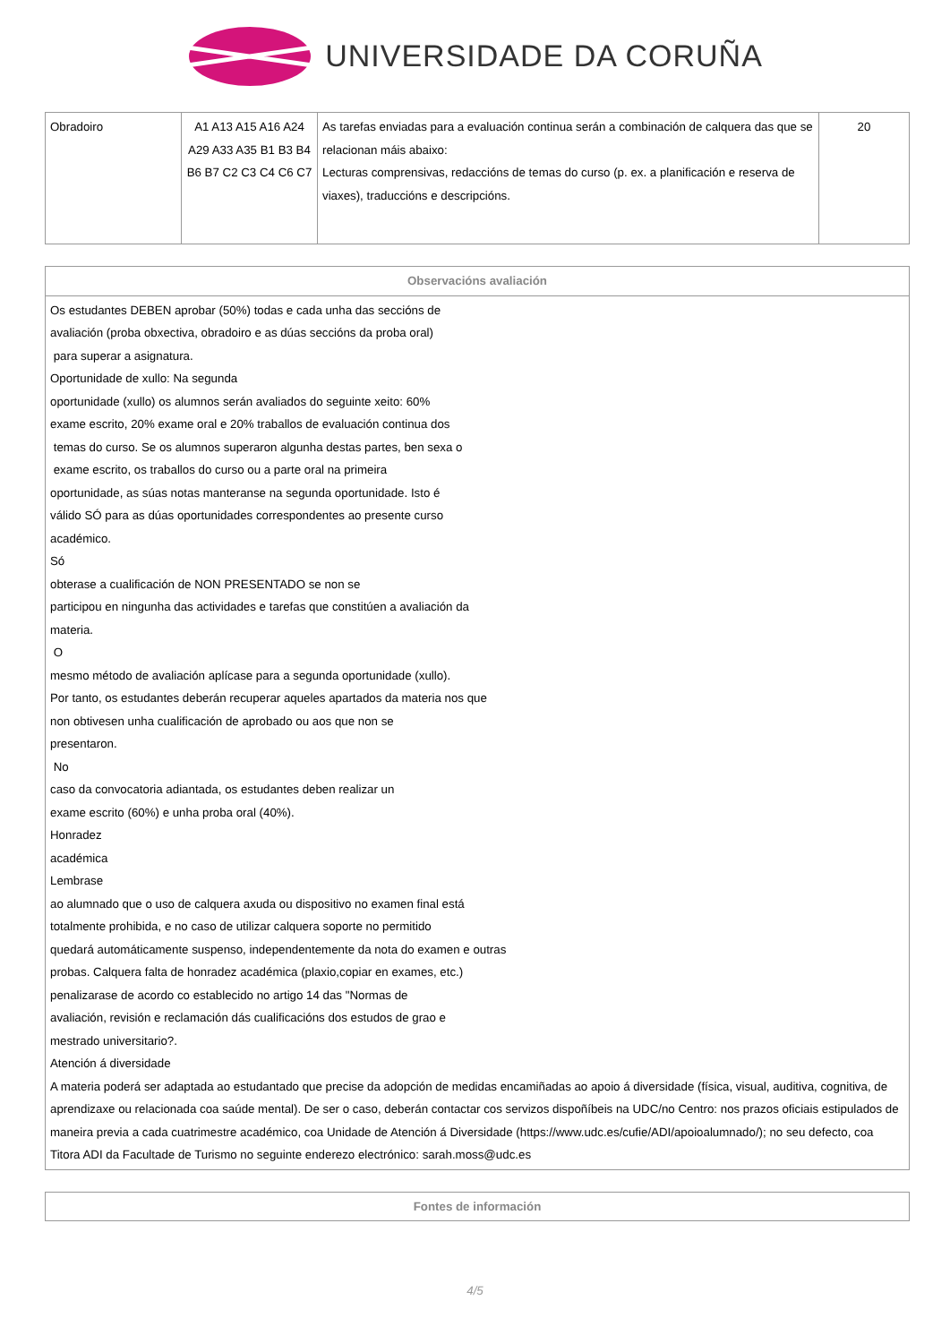UNIVERSIDADE DA CORUÑA
| Obradoiro | A1 A13 A15 A16 A24 A29 A33 A35 B1 B3 B4 B6 B7 C2 C3 C4 C6 C7 | As tarefas enviadas para a evaluación continua serán a combinación de calquera das que se relacionan máis abaixo: Lecturas comprensivas, redaccións de temas do curso (p. ex. a planificación e reserva de viaxes), traduccións e descripcións. | 20 |
| Observacións avaliación |
| --- |
| Os estudantes DEBEN aprobar (50%) todas e cada unha das seccións de avaliación (proba obxectiva, obradoiro e as dúas seccións da proba oral) para superar a asignatura. Oportunidade de xullo: Na segunda oportunidade (xullo) os alumnos serán avaliados do seguinte xeito: 60% exame escrito, 20% exame oral e 20% traballos de evaluación continua dos temas do curso. Se os alumnos superaron algunha destas partes, ben sexa o exame escrito, os traballos do curso ou a parte oral na primeira oportunidade, as súas notas manteranse na segunda oportunidade. Isto é válido SÓ para as dúas oportunidades correspondentes ao presente curso académico. Só obterase a cualificación de NON PRESENTADO se non se participou en ningunha das actividades e tarefas que constitúen a avaliación da materia. O mesmo método de avaliación aplícase para a segunda oportunidade (xullo). Por tanto, os estudantes deberán recuperar aqueles apartados da materia nos que non obtivesen unha cualificación de aprobado ou aos que non se presentaron. No caso da convocatoria adiantada, os estudantes deben realizar un exame escrito (60%) e unha proba oral (40%). Honradez académica Lembrase ao alumnado que o uso de calquera axuda ou dispositivo no examen final está totalmente prohibida, e no caso de utilizar calquera soporte no permitido quedará automáticamente suspenso, independentemente da nota do examen e outras probas. Calquera falta de honradez académica (plaxio,copiar en exames, etc.) penalizarase de acordo co establecido no artigo 14 das "Normas de avaliación, revisión e reclamación dás cualificacións dos estudos de grao e mestrado universitario?. Atención á diversidade A materia poderá ser adaptada ao estudantado que precise da adopción de medidas encamiñadas ao apoio á diversidade (física, visual, auditiva, cognitiva, de aprendizaxe ou relacionada coa saúde mental). De ser o caso, deberán contactar cos servizos dispoñíbeis na UDC/no Centro: nos prazos oficiais estipulados de maneira previa a cada cuatrimestre académico, coa Unidade de Atención á Diversidade (https://www.udc.es/cufie/ADI/apoioalumnado/); no seu defecto, coa Titora ADI da Facultade de Turismo no seguinte enderezo electrónico: sarah.moss@udc.es |
| Fontes de información |
| --- |
4/5